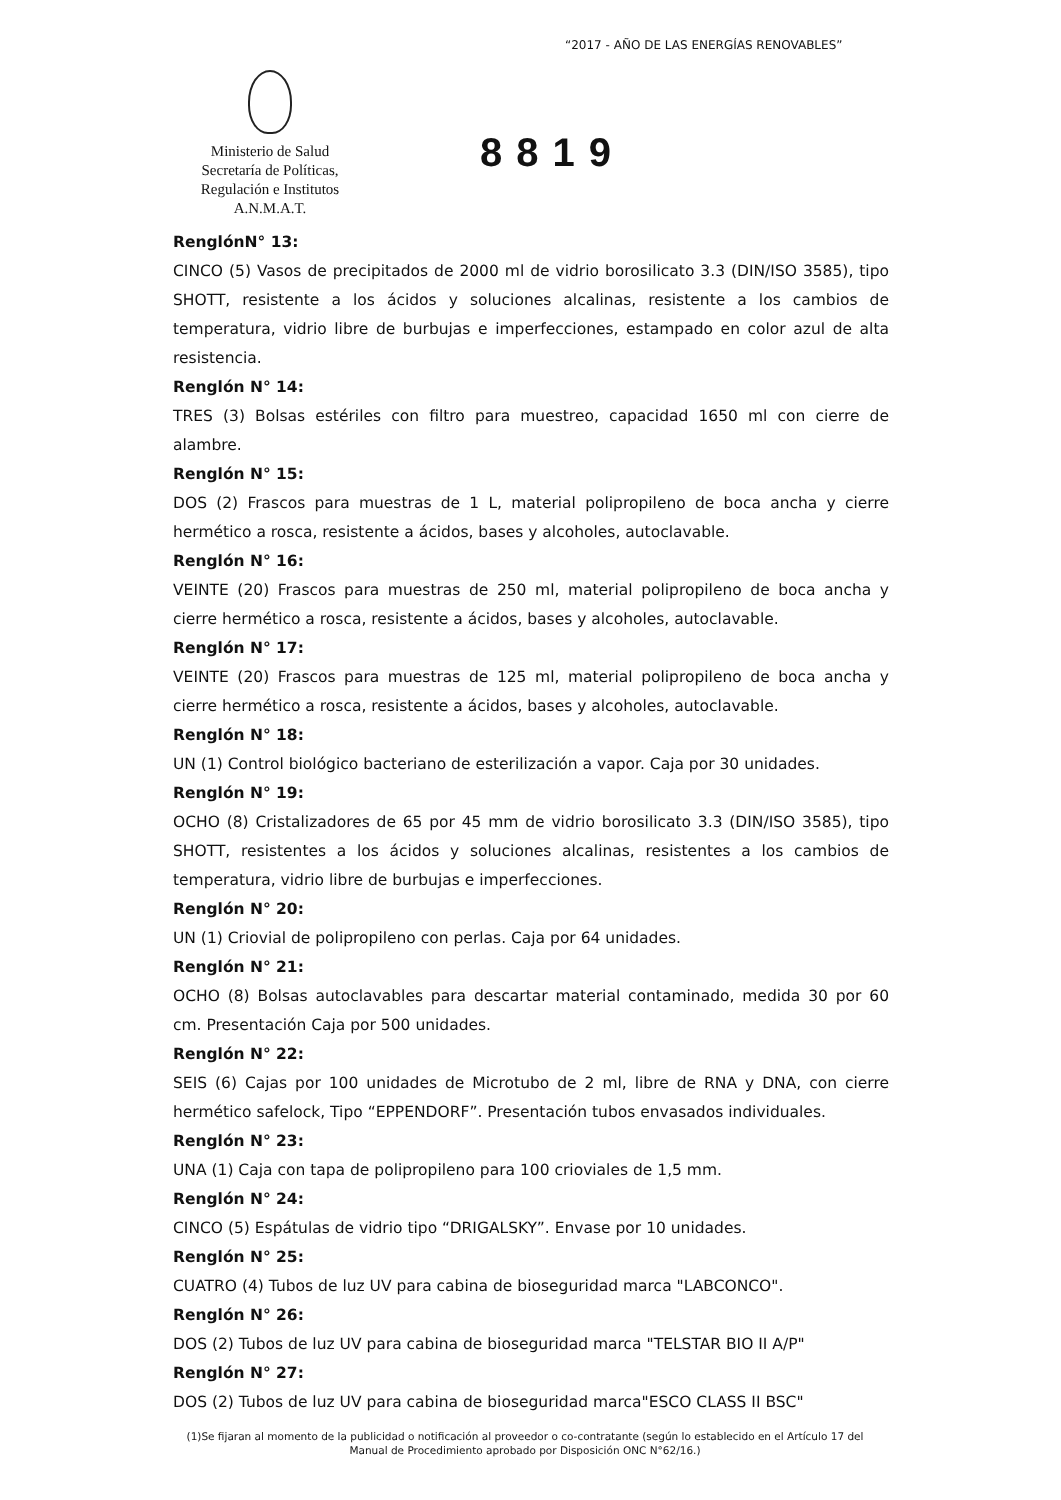“2017 - AÑO DE LAS ENERGÍAS RENOVABLES”
Ministerio de Salud
Secretaría de Políticas,
Regulación e Institutos
A.N.M.A.T.
8819
RenglónN° 13:
CINCO (5) Vasos de precipitados de 2000 ml de vidrio borosilicato 3.3 (DIN/ISO 3585), tipo SHOTT, resistente a los ácidos y soluciones alcalinas, resistente a los cambios de temperatura, vidrio libre de burbujas e imperfecciones, estampado en color azul de alta resistencia.
Renglón N° 14:
TRES (3) Bolsas estériles con filtro para muestreo, capacidad 1650 ml con cierre de alambre.
Renglón N° 15:
DOS (2) Frascos para muestras de 1 L, material polipropileno de boca ancha y cierre hermético a rosca, resistente a ácidos, bases y alcoholes, autoclavable.
Renglón N° 16:
VEINTE (20) Frascos para muestras de 250 ml, material polipropileno de boca ancha y cierre hermético a rosca, resistente a ácidos, bases y alcoholes, autoclavable.
Renglón N° 17:
VEINTE (20) Frascos para muestras de 125 ml, material polipropileno de boca ancha y cierre hermético a rosca, resistente a ácidos, bases y alcoholes, autoclavable.
Renglón N° 18:
UN (1) Control biológico bacteriano de esterilización a vapor. Caja por 30 unidades.
Renglón N° 19:
OCHO (8) Cristalizadores de 65 por 45 mm de vidrio borosilicato 3.3 (DIN/ISO 3585), tipo SHOTT, resistentes a los ácidos y soluciones alcalinas, resistentes a los cambios de temperatura, vidrio libre de burbujas e imperfecciones.
Renglón N° 20:
UN (1) Criovial de polipropileno con perlas. Caja por 64 unidades.
Renglón N° 21:
OCHO (8) Bolsas autoclavables para descartar material contaminado, medida 30 por 60 cm. Presentación Caja por 500 unidades.
Renglón N° 22:
SEIS (6) Cajas por 100 unidades de Microtubo de 2 ml, libre de RNA y DNA, con cierre hermético safelock, Tipo “EPPENDORF”. Presentación tubos envasados individuales.
Renglón N° 23:
UNA (1) Caja con tapa de polipropileno para 100 crioviales de 1,5 mm.
Renglón N° 24:
CINCO (5) Espátulas de vidrio tipo “DRIGALSKY”. Envase por 10 unidades.
Renglón N° 25:
CUATRO (4) Tubos de luz UV para cabina de bioseguridad marca "LABCONCO".
Renglón N° 26:
DOS (2) Tubos de luz UV para cabina de bioseguridad marca "TELSTAR BIO II A/P"
Renglón N° 27:
DOS (2) Tubos de luz UV para cabina de bioseguridad marca"ESCO CLASS II BSC"
(1)Se fijaran al momento de la publicidad o notificación al proveedor o co-contratante (según lo establecido en el Artículo 17 del Manual de Procedimiento aprobado por Disposición ONC N°62/16.)